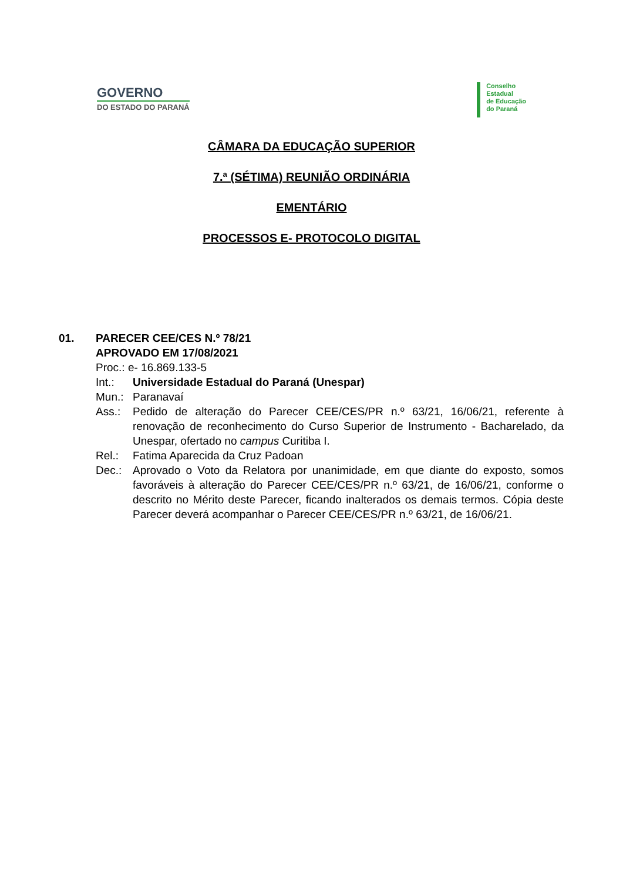GOVERNO
DO ESTADO DO PARANÁ
Conselho
Estadual
de Educação
do Paraná
CÂMARA DA EDUCAÇÃO SUPERIOR
7.ª (SÉTIMA) REUNIÃO ORDINÁRIA
EMENTÁRIO
PROCESSOS E- PROTOCOLO DIGITAL
01. PARECER CEE/CES N.º 78/21
APROVADO EM 17/08/2021
Proc.: e- 16.869.133-5
Int.: Universidade Estadual do Paraná (Unespar)
Mun.: Paranavaí
Ass.: Pedido de alteração do Parecer CEE/CES/PR n.º 63/21, 16/06/21, referente à renovação de reconhecimento do Curso Superior de Instrumento - Bacharelado, da Unespar, ofertado no campus Curitiba I.
Rel.: Fatima Aparecida da Cruz Padoan
Dec.: Aprovado o Voto da Relatora por unanimidade, em que diante do exposto, somos favoráveis à alteração do Parecer CEE/CES/PR n.º 63/21, de 16/06/21, conforme o descrito no Mérito deste Parecer, ficando inalterados os demais termos. Cópia deste Parecer deverá acompanhar o Parecer CEE/CES/PR n.º 63/21, de 16/06/21.